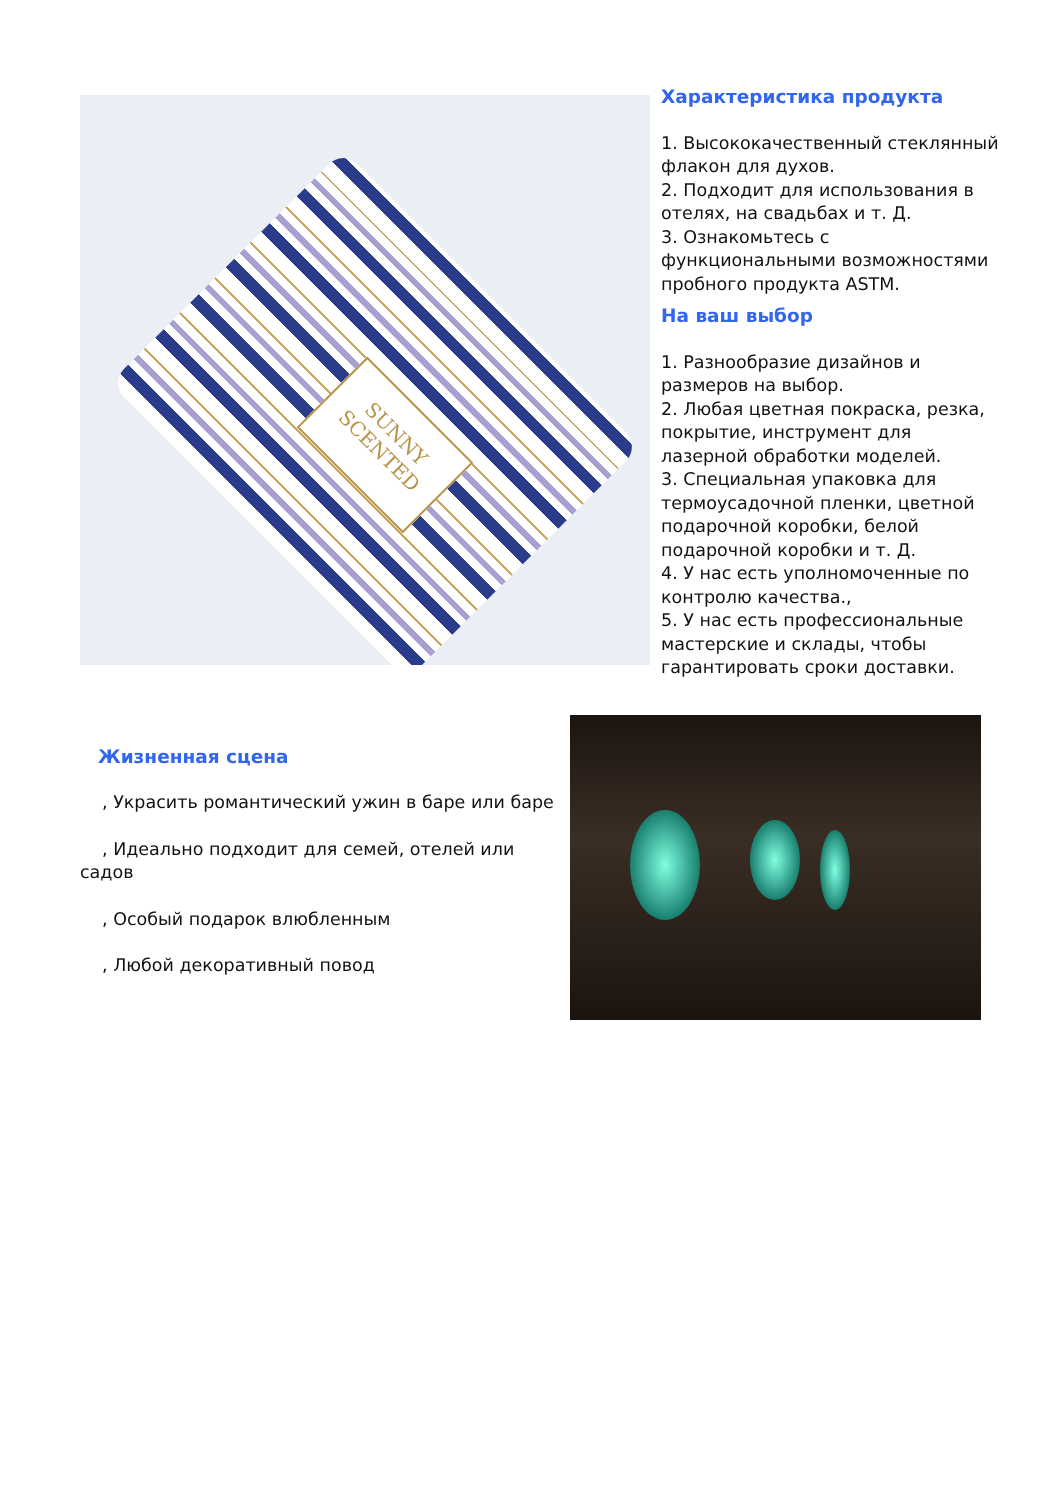SUNNY
SCENTED
Характеристика продукта
1. Высококачественный стеклянный флакон для духов.
2. Подходит для использования в отелях, на свадьбах и т. Д.
3. Ознакомьтесь с функциональными возможностями пробного продукта ASTM.
На ваш выбор
1. Разнообразие дизайнов и размеров на выбор.
2. Любая цветная покраска, резка, покрытие, инструмент для лазерной обработки моделей.
3. Специальная упаковка для термоусадочной пленки, цветной подарочной коробки, белой подарочной коробки и т. Д.
4. У нас есть уполномоченные по контролю качества.,
5. У нас есть профессиональные мастерские и склады, чтобы гарантировать сроки доставки.
Жизненная сцена
, Украсить романтический ужин в баре или баре
, Идеально подходит для семей, отелей или садов
, Особый подарок влюбленным
, Любой декоративный повод